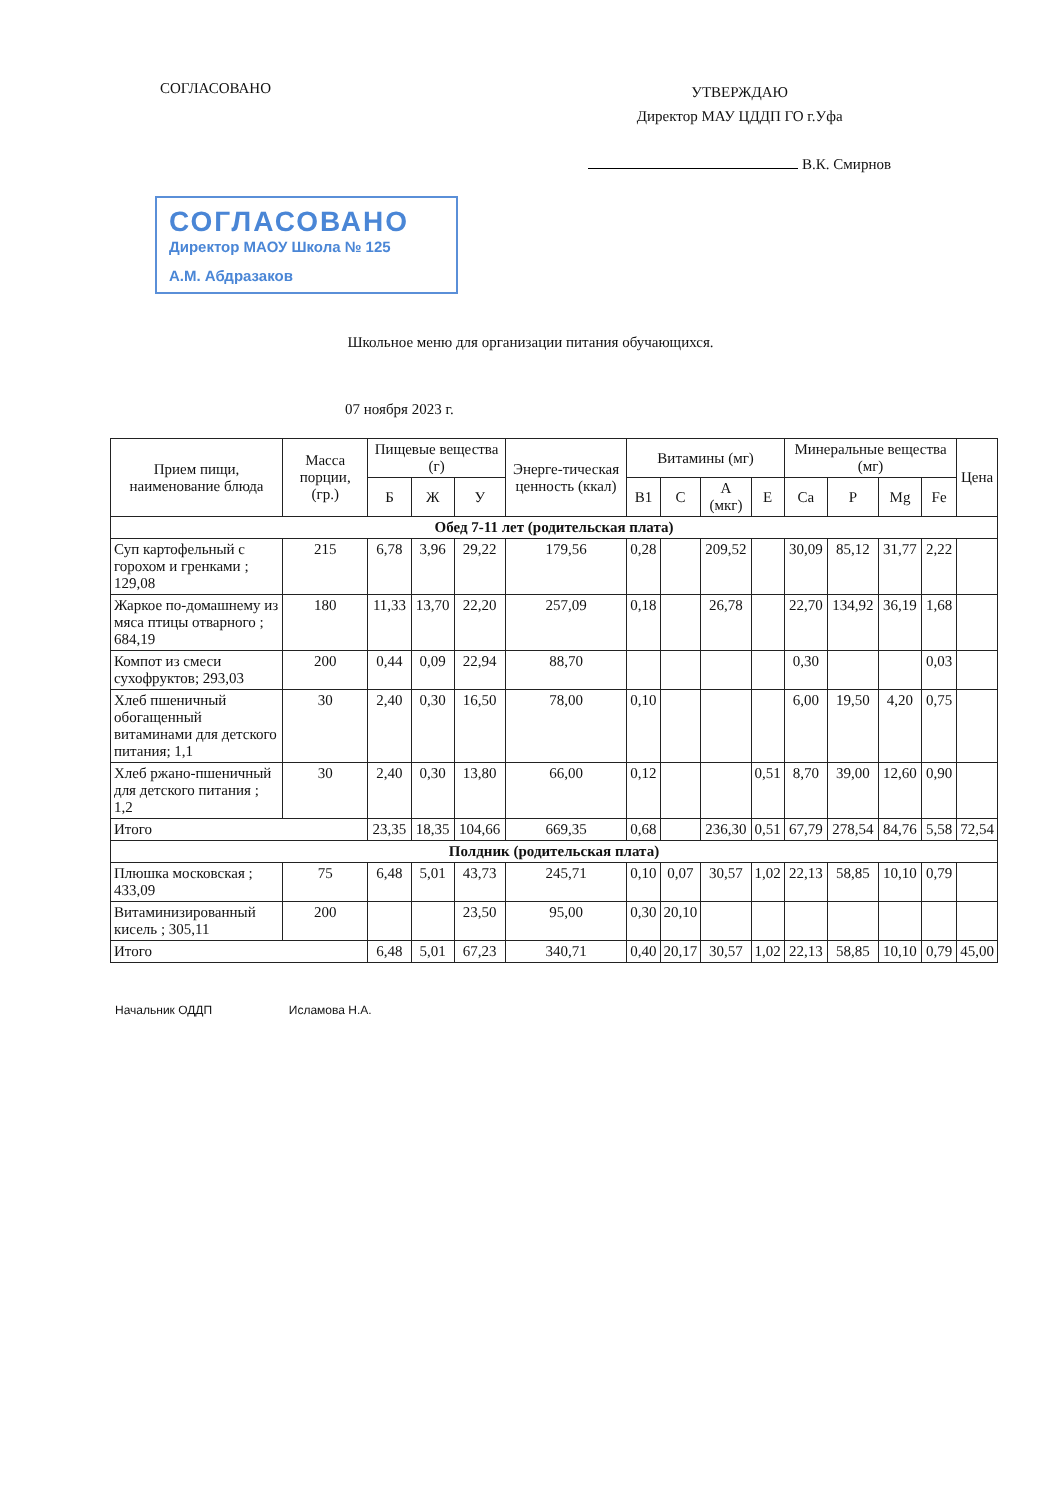СОГЛАСОВАНО
УТВЕРЖДАЮ
Директор МАУ ЦДДП ГО г.Уфа
В.К. Смирнов
СОГЛАСОВАНО
Директор МАОУ Школа № 125
А.М. Абдразаков
Школьное меню для организации питания обучающихся.
07 ноября 2023 г.
| Прием пищи, наименование блюда | Масса порции, (гр.) | Пищевые вещества (г) | | | Энерге-тическая ценность (ккал) | Витамины (мг) | | | | Минеральные вещества (мг) | | | | Цена |
| --- | --- | --- | --- | --- | --- | --- | --- | --- | --- | --- | --- | --- | --- | --- |
| | | Б | Ж | У | | B1 | C | A (мкг) | E | Ca | P | Mg | Fe | |
| Обед 7-11 лет (родительская плата) | | | | | | | | | | | | | | |
| Суп картофельный с горохом и гренками ; 129,08 | 215 | 6,78 | 3,96 | 29,22 | 179,56 | 0,28 | | 209,52 | | 30,09 | 85,12 | 31,77 | 2,22 | |
| Жаркое по-домашнему из мяса птицы отварного ; 684,19 | 180 | 11,33 | 13,70 | 22,20 | 257,09 | 0,18 | | 26,78 | | 22,70 | 134,92 | 36,19 | 1,68 | |
| Компот из смеси сухофруктов; 293,03 | 200 | 0,44 | 0,09 | 22,94 | 88,70 | | | | | 0,30 | | | 0,03 | |
| Хлеб пшеничный обогащенный витаминами для детского питания; 1,1 | 30 | 2,40 | 0,30 | 16,50 | 78,00 | 0,10 | | | | 6,00 | 19,50 | 4,20 | 0,75 | |
| Хлеб ржано-пшеничный для детского питания ; 1,2 | 30 | 2,40 | 0,30 | 13,80 | 66,00 | 0,12 | | | 0,51 | 8,70 | 39,00 | 12,60 | 0,90 | |
| Итого | | 23,35 | 18,35 | 104,66 | 669,35 | 0,68 | | 236,30 | 0,51 | 67,79 | 278,54 | 84,76 | 5,58 | 72,54 |
| Полдник (родительская плата) | | | | | | | | | | | | | | |
| Плюшка московская ; 433,09 | 75 | 6,48 | 5,01 | 43,73 | 245,71 | 0,10 | 0,07 | 30,57 | 1,02 | 22,13 | 58,85 | 10,10 | 0,79 | |
| Витаминизированный кисель ; 305,11 | 200 | | | 23,50 | 95,00 | 0,30 | 20,10 | | | | | | | |
| Итого | | 6,48 | 5,01 | 67,23 | 340,71 | 0,40 | 20,17 | 30,57 | 1,02 | 22,13 | 58,85 | 10,10 | 0,79 | 45,00 |
Начальник ОДДП Исламова Н.А.